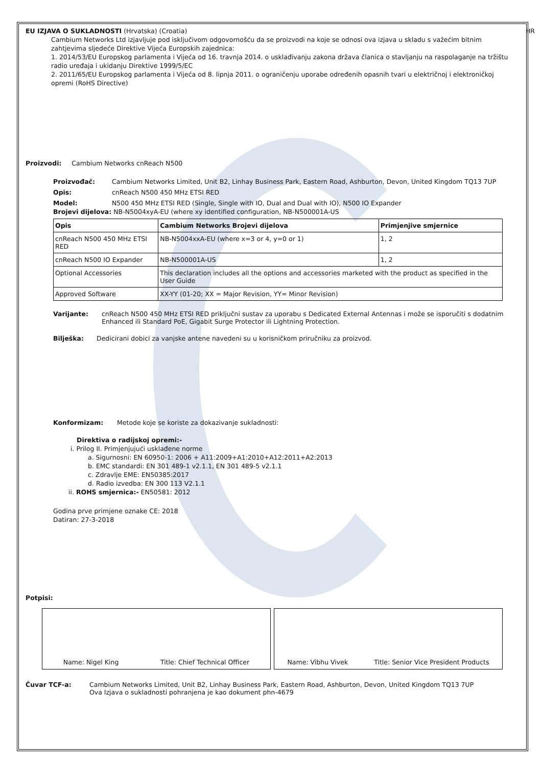EU IZJAVA O SUKLADNOSTI (Hrvatska) (Croatia) HR
Cambium Networks Ltd izjavljuje pod isključivom odgovornošću da se proizvodi na koje se odnosi ova izjava u skladu s važećim bitnim zahtjevima sljedeće Direktive Vijeća Europskih zajednica:
1. 2014/53/EU Europskog parlamenta i Vijeća od 16. travnja 2014. o usklađivanju zakona država članica o stavljanju na raspolaganje na tržištu radio uređaja i ukidanju Direktive 1999/5/EC
2. 2011/65/EU Europskog parlamenta i Vijeća od 8. lipnja 2011. o ograničenju uporabe određenih opasnih tvari u električnoj i elektroničkoj opremi (RoHS Directive)
Proizvodi: Cambium Networks cnReach N500
Proizvođač: Cambium Networks Limited, Unit B2, Linhay Business Park, Eastern Road, Ashburton, Devon, United Kingdom TQ13 7UP
Opis: cnReach N500 450 MHz ETSI RED
Model: N500 450 MHz ETSI RED (Single, Single with IO, Dual and Dual with IO), N500 IO Expander
Brojevi dijelova: NB-N5004xyA-EU (where xy identified configuration, NB-N500001A-US
| Opis | Cambium Networks Brojevi dijelova | Primjenjive smjernice |
| --- | --- | --- |
| cnReach N500 450 MHz ETSI RED | NB-N5004xxA-EU (where x=3 or 4, y=0 or 1) | 1, 2 |
| cnReach N500 IO Expander | NB-N500001A-US | 1, 2 |
| Optional Accessories | This declaration includes all the options and accessories marketed with the product as specified in the User Guide | |
| Approved Software | XX-YY (01-20; XX = Major Revision, YY= Minor Revision) | |
Varijante: cnReach N500 450 MHz ETSI RED priključni sustav za uporabu s Dedicated External Antennas i može se isporučiti s dodatnim Enhanced ili Standard PoE, Gigabit Surge Protector ili Lightning Protection.
Bilješka: Dedicirani dobici za vanjske antene navedeni su u korisničkom priručniku za proizvod.
Konformizam: Metode koje se koriste za dokazivanje sukladnosti:
Direktiva o radijskoj opremi:-
i. Prilog II. Primjenjujući usklađene norme
a. Sigurnosni: EN 60950-1: 2006 + A11:2009+A1:2010+A12:2011+A2:2013
b. EMC standardi: EN 301 489-1 v2.1.1, EN 301 489-5 v2.1.1
c. Zdravlje EME: EN50385:2017
d. Radio izvedba: EN 300 113 V2.1.1
ii. ROHS smjernica:- EN50581: 2012
Godina prve primjene oznake CE: 2018
Datiran: 27-3-2018
Potpisi:
Name: Nigel King Title: Chief Technical Officer Name: Vibhu Vivek Title: Senior Vice President Products
Čuvar TCF-a: Cambium Networks Limited, Unit B2, Linhay Business Park, Eastern Road, Ashburton, Devon, United Kingdom TQ13 7UP
Ova Izjava o sukladnosti pohranjena je kao dokument phn-4679